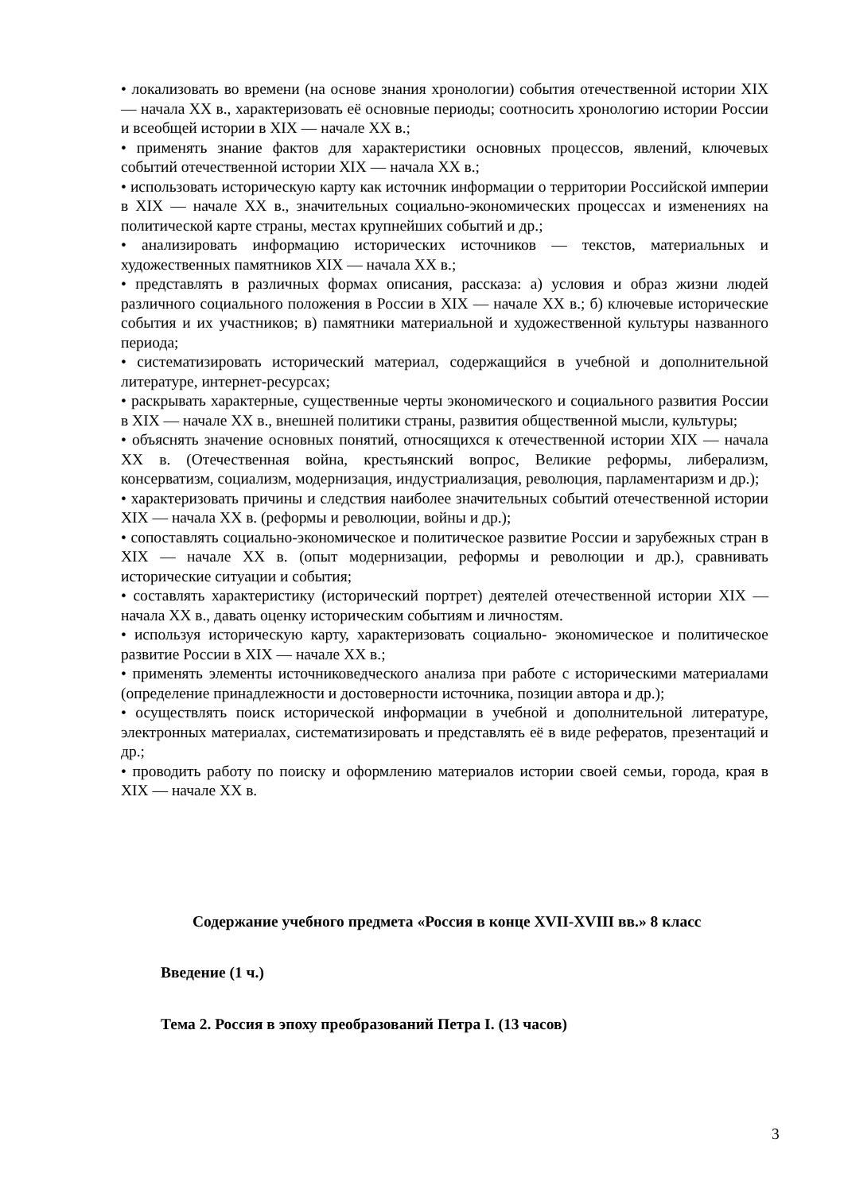• локализовать во времени (на основе знания хронологии) события отечественной истории XIX — начала XX в., характеризовать её основные периоды; соотносить хронологию истории России и всеобщей истории в XIX — начале XX в.;
• применять знание фактов для характеристики основных процессов, явлений, ключевых событий отечественной истории XIX — начала XX в.;
• использовать историческую карту как источник информации о территории Российской империи в XIX — начале XX в., значительных социально-экономических процессах и изменениях на политической карте страны, местах крупнейших событий и др.;
• анализировать информацию исторических источников — текстов, материальных и художественных памятников XIX — начала XX в.;
• представлять в различных формах описания, рассказа: а) условия и образ жизни людей различного социального положения в России в XIX — начале XX в.; б) ключевые исторические события и их участников; в) памятники материальной и художественной культуры названного периода;
• систематизировать исторический материал, содержащийся в учебной и дополнительной литературе, интернет-ресурсах;
• раскрывать характерные, существенные черты экономического и социального развития России в XIX — начале XX в., внешней политики страны, развития общественной мысли, культуры;
• объяснять значение основных понятий, относящихся к отечественной истории XIX — начала XX в. (Отечественная война, крестьянский вопрос, Великие реформы, либерализм, консерватизм, социализм, модернизация, индустриализация, революция, парламентаризм и др.);
• характеризовать причины и следствия наиболее значительных событий отечественной истории XIX — начала XX в. (реформы и революции, войны и др.);
• сопоставлять социально-экономическое и политическое развитие России и зарубежных стран в XIX — начале XX в. (опыт модернизации, реформы и революции и др.), сравнивать исторические ситуации и события;
• составлять характеристику (исторический портрет) деятелей отечественной истории XIX — начала XX в., давать оценку историческим событиям и личностям.
• используя историческую карту, характеризовать социально- экономическое и политическое развитие России в XIX — начале XX в.;
• применять элементы источниковедческого анализа при работе с историческими материалами (определение принадлежности и достоверности источника, позиции автора и др.);
• осуществлять поиск исторической информации в учебной и дополнительной литературе, электронных материалах, систематизировать и представлять её в виде рефератов, презентаций и др.;
• проводить работу по поиску и оформлению материалов истории своей семьи, города, края в XIX — начале XX в.
Содержание учебного предмета «Россия в конце XVII-XVIII вв.» 8 класс
Введение (1 ч.)
Тема 2. Россия в эпоху преобразований Петра I. (13 часов)
3